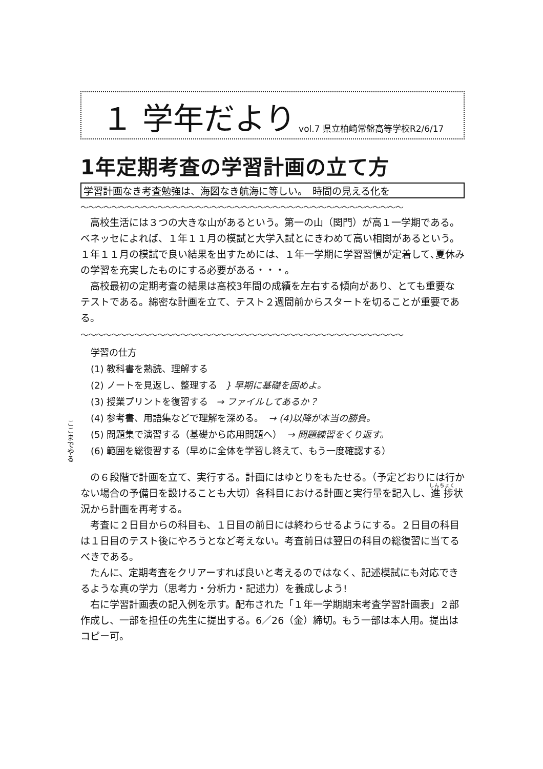１ 学年だより vol.7 県立柏崎常盤高等学校R2/6/17
1年定期考査の学習計画の立て方
学習計画なき考査勉強は、海図なき航海に等しい。　時間の見える化を
〜〜〜〜〜〜〜〜〜〜〜〜〜〜〜〜〜〜〜〜〜〜〜〜〜〜〜〜〜〜〜〜〜〜〜〜〜〜〜〜〜〜
高校生活には３つの大きな山があるという。第一の山（関門）が高１一学期である。ベネッセによれば、１年１１月の模試と大学入試とにきわめて高い相関があるという。１年１１月の模試で良い結果を出すためには、１年一学期に学習習慣が定着して､夏休みの学習を充実したものにする必要がある・・・。
高校最初の定期考査の結果は高校3年間の成績を左右する傾向があり、とても重要なテストである。綿密な計画を立て、テスト２週間前からスタートを切ることが重要である。
〜〜〜〜〜〜〜〜〜〜〜〜〜〜〜〜〜〜〜〜〜〜〜〜〜〜〜〜〜〜〜〜〜〜〜〜〜〜〜〜〜〜
学習の仕方
(1) 教科書を熟読、理解する
(2) ノートを見返し、整理する } 早期に基礎を固めよ。
(3) 授業プリントを復習する → ファイルしてあるか？
(4) 参考書、用語集などで理解を深める。 → (4)以降が本当の勝負。
(5) 問題集で演習する（基礎から応用問題へ） → 問題練習をくり返す。
(6) 範囲を総復習する（早めに全体を学習し終えて、もう一度確認する）
ここまでやる
の６段階で計画を立て、実行する。計画にはゆとりをもたせる。（予定どおりには行かない場合の予備日を設けることも大切）各科目における計画と実行量を記入し、進捗状況から計画を再考する。
考査に２日目からの科目も、１日目の前日には終わらせるようにする。２日目の科目は１日目のテスト後にやろうとなど考えない。考査前日は翌日の科目の総復習に当てるべきである。
たんに、定期考査をクリアーすれば良いと考えるのではなく、記述模試にも対応できるような真の学力（思考力・分析力・記述力）を養成しよう!
右に学習計画表の記入例を示す。配布された「１年一学期期末考査学習計画表」２部作成し、一部を担任の先生に提出する。6／26（金）締切。もう一部は本人用。提出はコピー可。